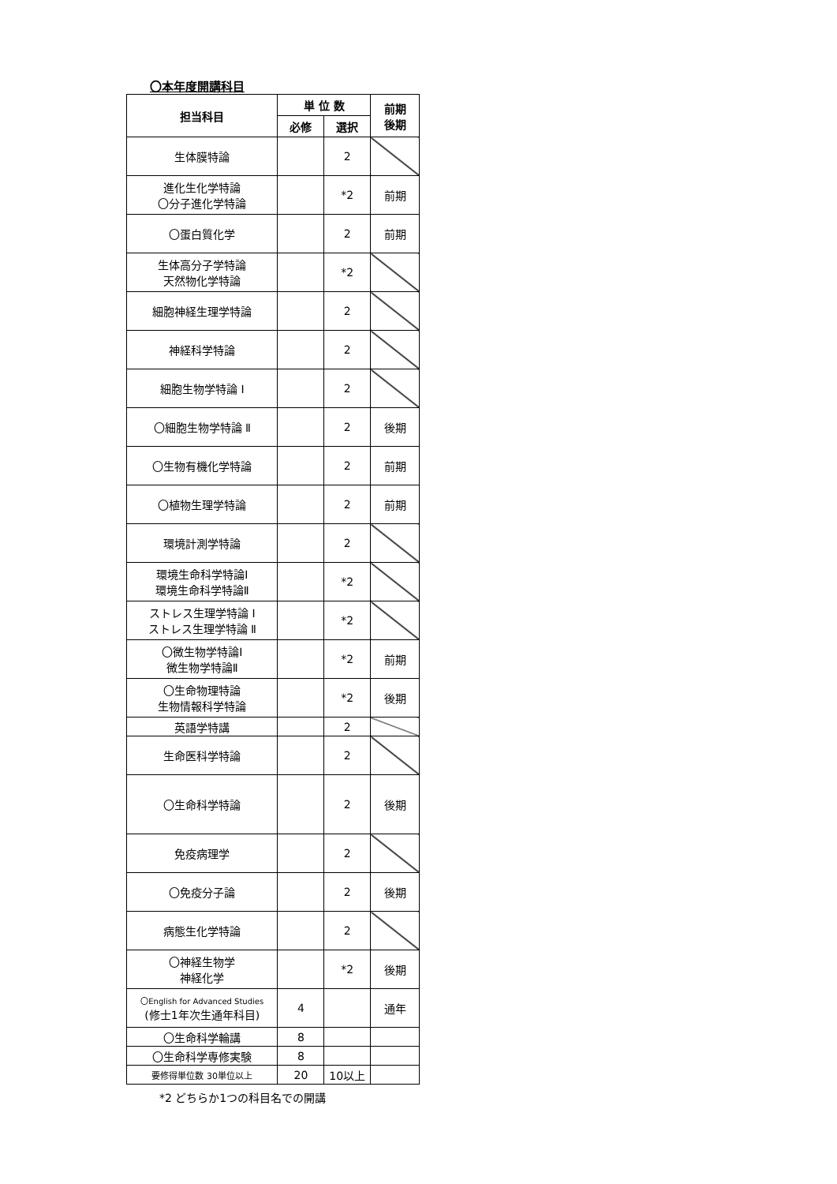〇本年度開講科目
| 担当科目 | 単 位 数 | | 前期 後期 |
| --- | --- | --- | --- |
| | 必修 | 選択 | |
| 生体膜特論 | | 2 | |
| 進化生化学特論 〇分子進化学特論 | | *2 | 前期 |
| 〇蛋白質化学 | | 2 | 前期 |
| 生体高分子学特論 天然物化学特論 | | *2 | |
| 細胞神経生理学特論 | | 2 | |
| 神経科学特論 | | 2 | |
| 細胞生物学特論 Ⅰ | | 2 | |
| 〇細胞生物学特論 Ⅱ | | 2 | 後期 |
| 〇生物有機化学特論 | | 2 | 前期 |
| 〇植物生理学特論 | | 2 | 前期 |
| 環境計測学特論 | | 2 | |
| 環境生命科学特論Ⅰ 環境生命科学特論Ⅱ | | *2 | |
| ストレス生理学特論 Ⅰ ストレス生理学特論 Ⅱ | | *2 | |
| 〇微生物学特論Ⅰ 微生物学特論Ⅱ | | *2 | 前期 |
| 〇生命物理特論 生物情報科学特論 | | *2 | 後期 |
| 英語学特講 | | 2 | |
| 生命医科学特論 | | 2 | |
| 〇生命科学特論 | | 2 | 後期 |
| 免疫病理学 | | 2 | |
| 〇免疫分子論 | | 2 | 後期 |
| 病態生化学特論 | | 2 | |
| 〇神経生物学 神経化学 | | *2 | 後期 |
| 〇English for Advanced Studies (修士1年次生通年科目) | 4 | | 通年 |
| 〇生命科学輪講 | 8 | | |
| 〇生命科学専修実験 | 8 | | |
| 要修得単位数 30単位以上 | 20 | 10以上 | |
*2 どちらか1つの科目名での開講